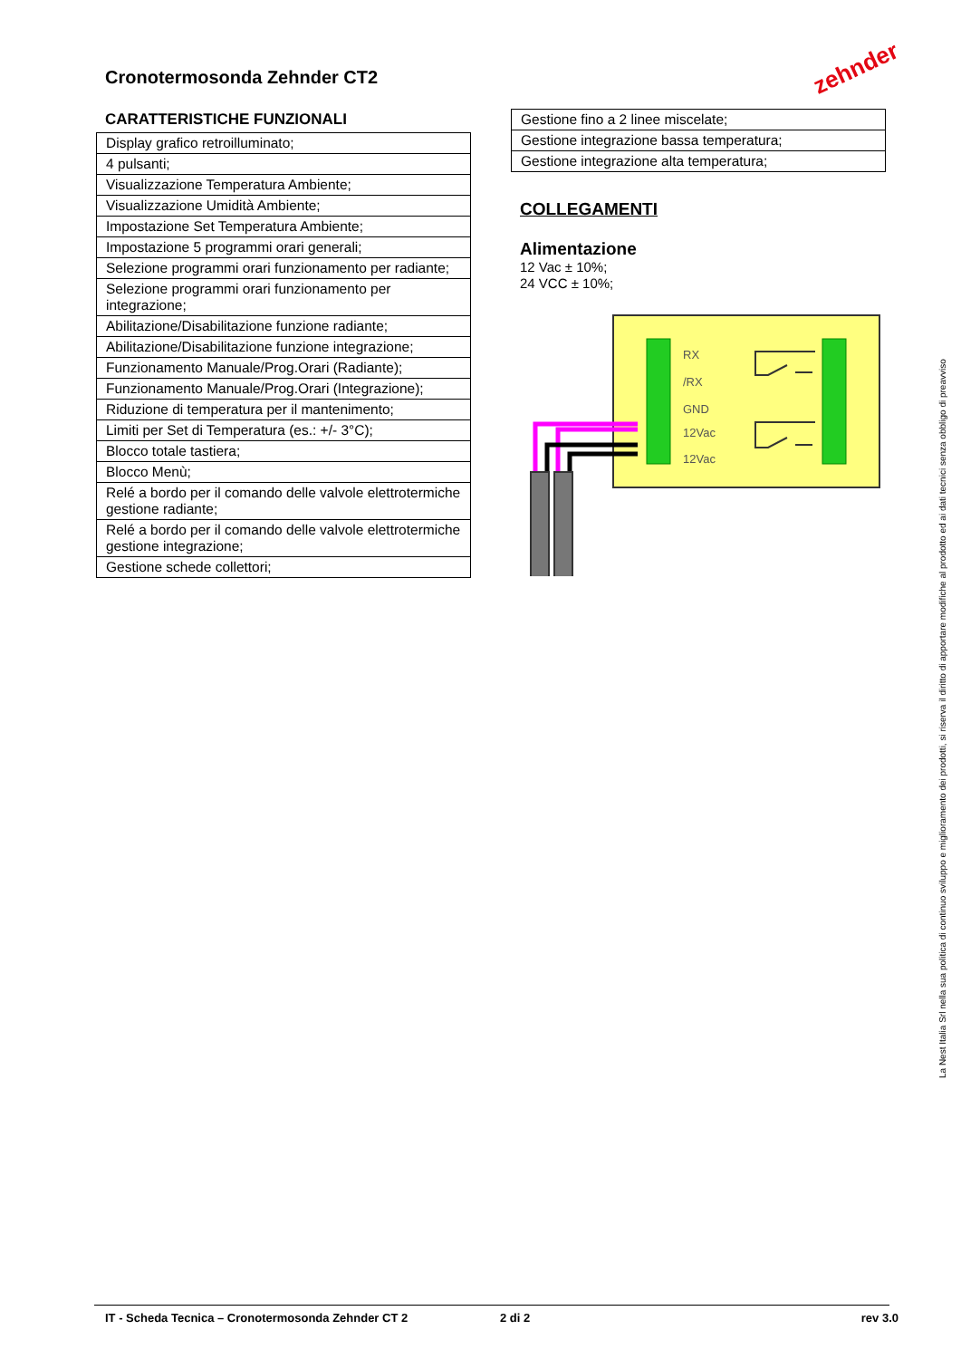Cronotermosonda Zehnder CT2 zehnder
CARATTERISTICHE FUNZIONALI
| Display grafico retroilluminato; |
| 4 pulsanti; |
| Visualizzazione Temperatura Ambiente; |
| Visualizzazione Umidità Ambiente; |
| Impostazione Set Temperatura Ambiente; |
| Impostazione 5 programmi orari generali; |
| Selezione programmi orari funzionamento per radiante; |
| Selezione programmi orari funzionamento per integrazione; |
| Abilitazione/Disabilitazione funzione radiante; |
| Abilitazione/Disabilitazione funzione integrazione; |
| Funzionamento Manuale/Prog.Orari (Radiante); |
| Funzionamento Manuale/Prog.Orari (Integrazione); |
| Riduzione di temperatura per il mantenimento; |
| Limiti per Set di Temperatura (es.: +/- 3°C); |
| Blocco totale tastiera; |
| Blocco Menù; |
| Relé a bordo per il comando delle valvole elettrotermiche gestione radiante; |
| Relé a bordo per il comando delle valvole elettrotermiche gestione integrazione; |
| Gestione schede collettori; |
| Gestione fino a 2 linee miscelate; |
| Gestione integrazione bassa temperatura; |
| Gestione integrazione alta temperatura; |
COLLEGAMENTI
Alimentazione
12 Vac ± 10%;
24 VCC ± 10%;
RX
/RX
GND
12Vac
12Vac
La Nest Italia Srl nella sua politica di continuo sviluppo e miglioramento dei prodotti, si riserva il diritto di apportare modifiche al prodotto ed ai dati tecnici senza obbligo di preavviso
IT - Scheda Tecnica – Cronotermosonda Zehnder CT 2 2 di 2 rev 3.0